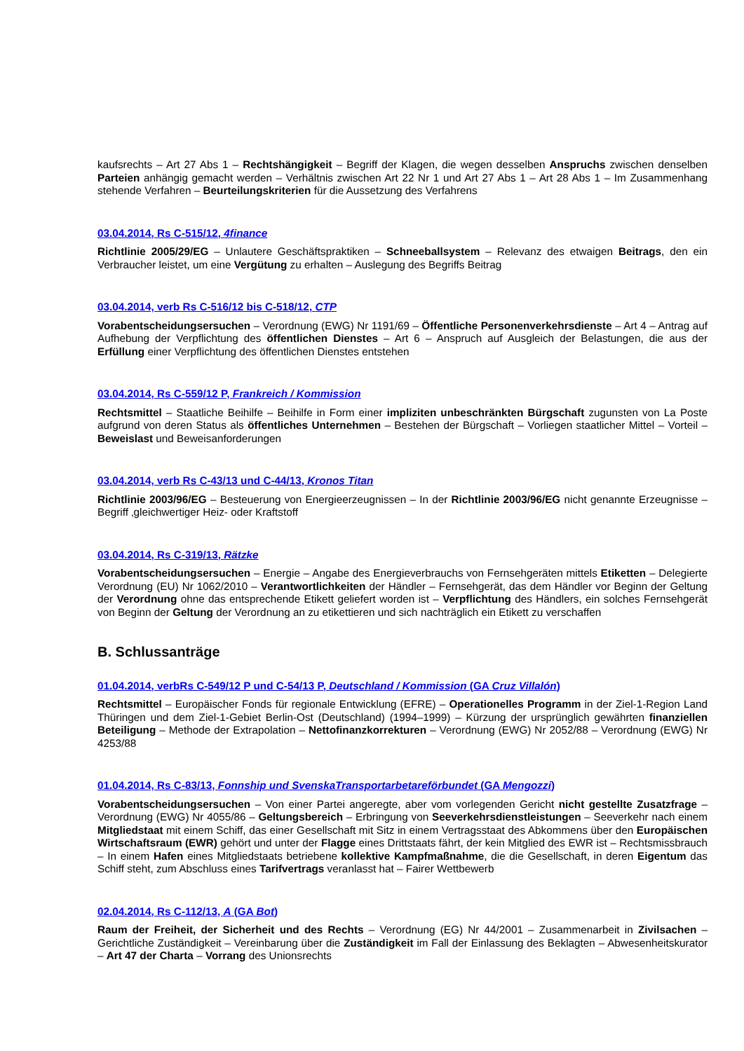kaufsrechts – Art 27 Abs 1 – Rechtshängigkeit – Begriff der Klagen, die wegen desselben Anspruchs zwischen denselben Parteien anhängig gemacht werden – Verhältnis zwischen Art 22 Nr 1 und Art 27 Abs 1 – Art 28 Abs 1 – Im Zusammenhang stehende Verfahren – Beurteilungskriterien für die Aussetzung des Verfahrens
03.04.2014, Rs C-515/12, 4finance
Richtlinie 2005/29/EG – Unlautere Geschäftspraktiken – Schneeballsystem – Relevanz des etwaigen Beitrags, den ein Verbraucher leistet, um eine Vergütung zu erhalten – Auslegung des Begriffs Beitrag
03.04.2014, verb Rs C-516/12 bis C-518/12, CTP
Vorabentscheidungsersuchen – Verordnung (EWG) Nr 1191/69 – Öffentliche Personenverkehrsdienste – Art 4 – Antrag auf Aufhebung der Verpflichtung des öffentlichen Dienstes – Art 6 – Anspruch auf Ausgleich der Belastungen, die aus der Erfüllung einer Verpflichtung des öffentlichen Dienstes entstehen
03.04.2014, Rs C-559/12 P, Frankreich / Kommission
Rechtsmittel – Staatliche Beihilfe – Beihilfe in Form einer impliziten unbeschränkten Bürgschaft zugunsten von La Poste aufgrund von deren Status als öffentliches Unternehmen – Bestehen der Bürgschaft – Vorliegen staatlicher Mittel – Vorteil – Beweislast und Beweisanforderungen
03.04.2014, verb Rs C-43/13 und C-44/13, Kronos Titan
Richtlinie 2003/96/EG – Besteuerung von Energieerzeugnissen – In der Richtlinie 2003/96/EG nicht genannte Erzeugnisse – Begriff ‚gleichwertiger Heiz- oder Kraftstoff
03.04.2014, Rs C-319/13, Rätzke
Vorabentscheidungsersuchen – Energie – Angabe des Energieverbrauchs von Fernsehgeräten mittels Etiketten – Delegierte Verordnung (EU) Nr 1062/2010 – Verantwortlichkeiten der Händler – Fernsehgerät, das dem Händler vor Beginn der Geltung der Verordnung ohne das entsprechende Etikett geliefert worden ist – Verpflichtung des Händlers, ein solches Fernsehgerät von Beginn der Geltung der Verordnung an zu etikettieren und sich nachträglich ein Etikett zu verschaffen
B. Schlussanträge
01.04.2014, verbRs C-549/12 P und C-54/13 P, Deutschland / Kommission (GA Cruz Villalón)
Rechtsmittel – Europäischer Fonds für regionale Entwicklung (EFRE) – Operationelles Programm in der Ziel-1-Region Land Thüringen und dem Ziel-1-Gebiet Berlin-Ost (Deutschland) (1994–1999) – Kürzung der ursprünglich gewährten finanziellen Beteiligung – Methode der Extrapolation – Nettofinanzkorrekturen – Verordnung (EWG) Nr 2052/88 – Verordnung (EWG) Nr 4253/88
01.04.2014, Rs C-83/13, Fonnship und SvenskaTransportarbetareförbundet (GA Mengozzi)
Vorabentscheidungsersuchen – Von einer Partei angeregte, aber vom vorlegenden Gericht nicht gestellte Zusatzfrage – Verordnung (EWG) Nr 4055/86 – Geltungsbereich – Erbringung von Seeverkehrsdienstleistungen – Seeverkehr nach einem Mitgliedstaat mit einem Schiff, das einer Gesellschaft mit Sitz in einem Vertragsstaat des Abkommens über den Europäischen Wirtschaftsraum (EWR) gehört und unter der Flagge eines Drittstaats fährt, der kein Mitglied des EWR ist – Rechtsmissbrauch – In einem Hafen eines Mitgliedstaats betriebene kollektive Kampfmaßnahme, die die Gesellschaft, in deren Eigentum das Schiff steht, zum Abschluss eines Tarifvertrags veranlasst hat – Fairer Wettbewerb
02.04.2014, Rs C-112/13, A (GA Bot)
Raum der Freiheit, der Sicherheit und des Rechts – Verordnung (EG) Nr 44/2001 – Zusammenarbeit in Zivilsachen – Gerichtliche Zuständigkeit – Vereinbarung über die Zuständigkeit im Fall der Einlassung des Beklagten – Abwesenheitskurator – Art 47 der Charta – Vorrang des Unionsrechts